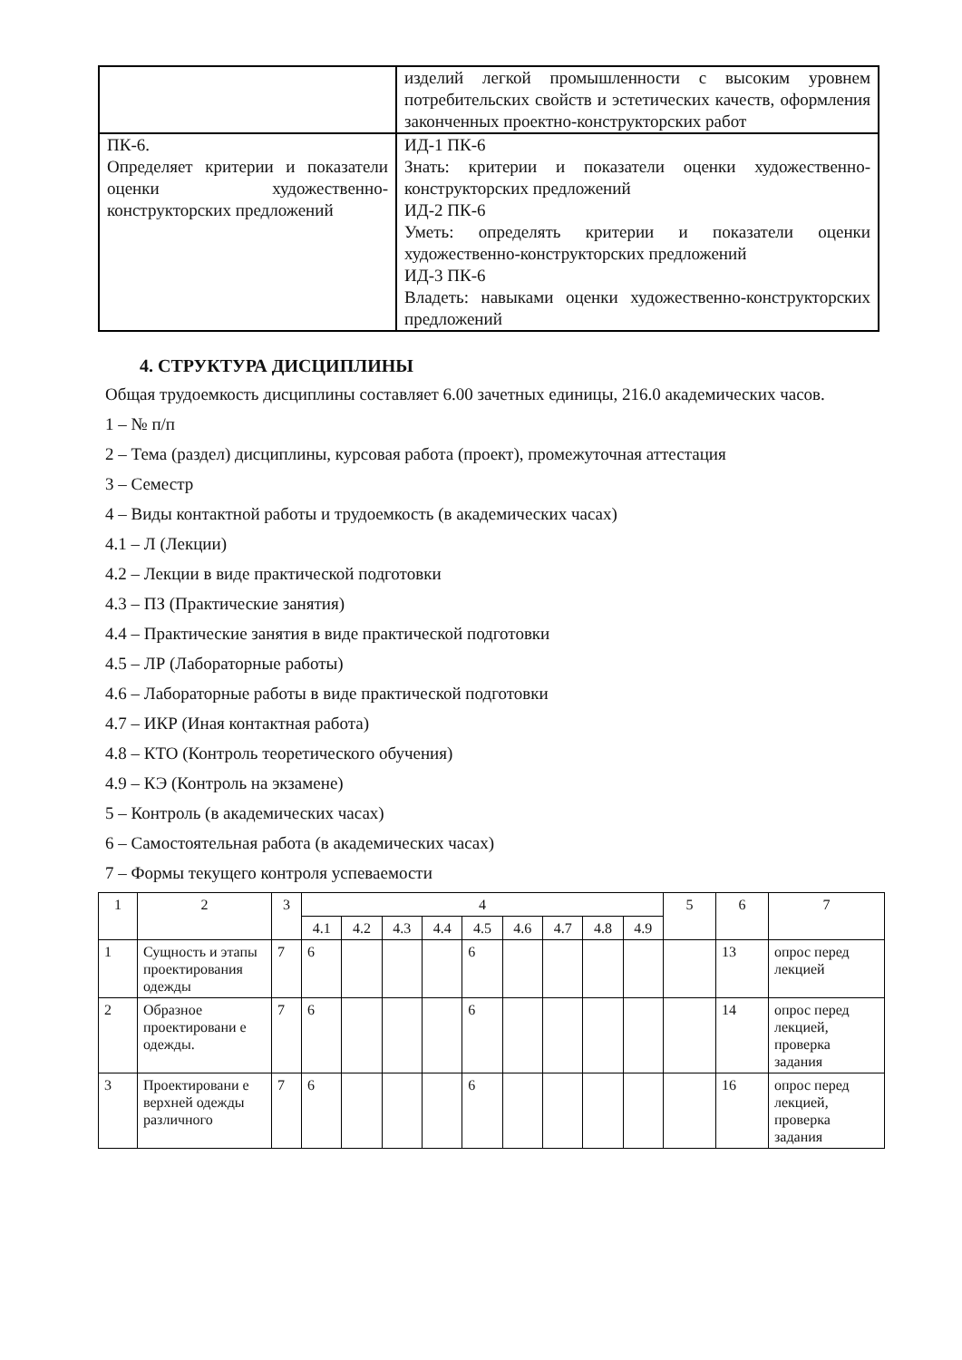| | изделий легкой промышленности с высоким уровнем потребительских свойств и эстетических качеств, оформления законченных проектно-конструкторских работ |
| ПК-6. Определяет критерии и показатели оценки художественно-конструкторских предложений | ИД-1 ПК-6 Знать: критерии и показатели оценки художественно-конструкторских предложений ИД-2 ПК-6 Уметь: определять критерии и показатели оценки художественно-конструкторских предложений ИД-3 ПК-6 Владеть: навыками оценки художественно-конструкторских предложений |
4. СТРУКТУРА ДИСЦИПЛИНЫ
Общая трудоемкость дисциплины составляет 6.00 зачетных единицы, 216.0 академических часов.
1 – № п/п
2 – Тема (раздел) дисциплины, курсовая работа (проект), промежуточная аттестация
3 – Семестр
4 – Виды контактной работы и трудоемкость (в академических часах)
4.1 – Л (Лекции)
4.2 – Лекции в виде практической подготовки
4.3 – ПЗ (Практические занятия)
4.4 – Практические занятия в виде практической подготовки
4.5 – ЛР (Лабораторные работы)
4.6 – Лабораторные работы в виде практической подготовки
4.7 – ИКР (Иная контактная работа)
4.8 – КТО (Контроль теоретического обучения)
4.9 – КЭ (Контроль на экзамене)
5 – Контроль (в академических часах)
6 – Самостоятельная работа (в академических часах)
7 – Формы текущего контроля успеваемости
| 1 | 2 | 3 | 4 | | | | | | | | | 5 | 6 | 7 |
| | | | 4.1 | 4.2 | 4.3 | 4.4 | 4.5 | 4.6 | 4.7 | 4.8 | 4.9 | | | |
| 1 | Сущность и этапы проектирования одежды | 7 | 6 | | | | 6 | | | | | | 13 | опрос перед лекцией |
| 2 | Образное проектировани е одежды. | 7 | 6 | | | | 6 | | | | | | 14 | опрос перед лекцией, проверка задания |
| 3 | Проектировани е верхней одежды различного | 7 | 6 | | | | 6 | | | | | | 16 | опрос перед лекцией, проверка задания |